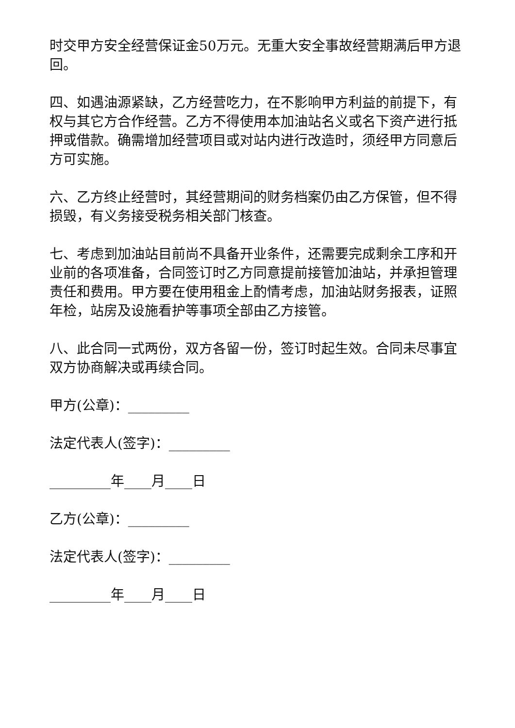时交甲方安全经营保证金50万元。无重大安全事故经营期满后甲方退回。
四、如遇油源紧缺，乙方经营吃力，在不影响甲方利益的前提下，有权与其它方合作经营。乙方不得使用本加油站名义或名下资产进行抵押或借款。确需增加经营项目或对站内进行改造时，须经甲方同意后方可实施。
六、乙方终止经营时，其经营期间的财务档案仍由乙方保管，但不得损毁，有义务接受税务相关部门核查。
七、考虑到加油站目前尚不具备开业条件，还需要完成剩余工序和开业前的各项准备，合同签订时乙方同意提前接管加油站，并承担管理责任和费用。甲方要在使用租金上酌情考虑，加油站财务报表，证照年检，站房及设施看护等事项全部由乙方接管。
八、此合同一式两份，双方各留一份，签订时起生效。合同未尽事宜双方协商解决或再续合同。
甲方(公章)：_________
法定代表人(签字)：_________
_________年____月____日
乙方(公章)：_________
法定代表人(签字)：_________
_________年____月____日